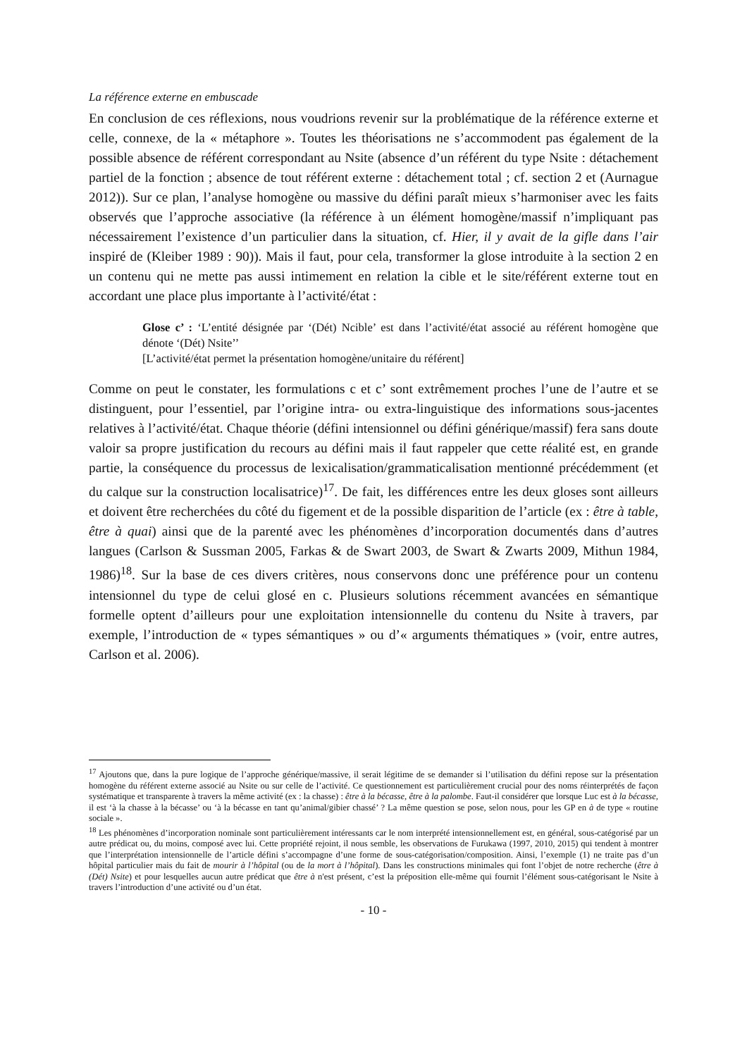La référence externe en embuscade
En conclusion de ces réflexions, nous voudrions revenir sur la problématique de la référence externe et celle, connexe, de la « métaphore ». Toutes les théorisations ne s’accommodent pas également de la possible absence de référent correspondant au Nsite (absence d’un référent du type Nsite : détachement partiel de la fonction ; absence de tout référent externe : détachement total ; cf. section 2 et (Aurnague 2012)). Sur ce plan, l’analyse homogène ou massive du défini paraît mieux s’harmoniser avec les faits observés que l’approche associative (la référence à un élément homogène/massif n’impliquant pas nécessairement l’existence d’un particulier dans la situation, cf. Hier, il y avait de la gifle dans l’air inspiré de (Kleiber 1989 : 90)). Mais il faut, pour cela, transformer la glose introduite à la section 2 en un contenu qui ne mette pas aussi intimement en relation la cible et le site/référent externe tout en accordant une place plus importante à l’activité/état :
Glose c’ : ‘L’entité désignée par ‘(Dét) Ncible’ est dans l’activité/état associé au référent homogène que dénote ‘(Dét) Nsite’’
[L’activité/état permet la présentation homogène/unitaire du référent]
Comme on peut le constater, les formulations c et c’ sont extrêmement proches l’une de l’autre et se distinguent, pour l’essentiel, par l’origine intra- ou extra-linguistique des informations sous-jacentes relatives à l’activité/état. Chaque théorie (défini intensionnel ou défini générique/massif) fera sans doute valoir sa propre justification du recours au défini mais il faut rappeler que cette réalité est, en grande partie, la conséquence du processus de lexicalisation/grammaticalisation mentionné précédemment (et du calque sur la construction localisatrice)<sup>17</sup>. De fait, les différences entre les deux gloses sont ailleurs et doivent être recherchées du côté du figement et de la possible disparition de l’article (ex : être à table, être à quai) ainsi que de la parenté avec les phénomènes d’incorporation documentés dans d’autres langues (Carlson & Sussman 2005, Farkas & de Swart 2003, de Swart & Zwarts 2009, Mithun 1984, 1986)<sup>18</sup>. Sur la base de ces divers critères, nous conservons donc une préférence pour un contenu intensionnel du type de celui glosé en c. Plusieurs solutions récemment avancées en sémantique formelle optent d’ailleurs pour une exploitation intensionnelle du contenu du Nsite à travers, par exemple, l’introduction de « types sémantiques » ou d’« arguments thématiques » (voir, entre autres, Carlson et al. 2006).
<sup>17</sup> Ajoutons que, dans la pure logique de l’approche générique/massive, il serait légitime de se demander si l’utilisation du défini repose sur la présentation homogène du référent externe associé au Nsite ou sur celle de l’activité. Ce questionnement est particulièrement crucial pour des noms réinterprétés de façon systématique et transparente à travers la même activité (ex : la chasse) : être à la bécasse, être à la palombe. Faut-il considérer que lorsque Luc est à la bécasse, il est ‘à la chasse à la bécasse’ ou ‘à la bécasse en tant qu’animal/gibier chassé’ ? La même question se pose, selon nous, pour les GP en à de type « routine sociale ».
<sup>18</sup> Les phénomènes d’incorporation nominale sont particulièrement intéressants car le nom interprété intensionnellement est, en général, sous-catégorisé par un autre prédicat ou, du moins, composé avec lui. Cette propriété rejoint, il nous semble, les observations de Furukawa (1997, 2010, 2015) qui tendent à montrer que l’interprétation intensionnelle de l’article défini s’accompagne d’une forme de sous-catégorisation/composition. Ainsi, l’exemple (1) ne traite pas d’un hôpital particulier mais du fait de mourir à l’hôpital (ou de la mort à l’hôpital). Dans les constructions minimales qui font l’objet de notre recherche (être à (Dét) Nsite) et pour lesquelles aucun autre prédicat que être à n'est présent, c’est la préposition elle-même qui fournit l’élément sous-catégorisant le Nsite à travers l’introduction d’une activité ou d’un état.
- 10 -